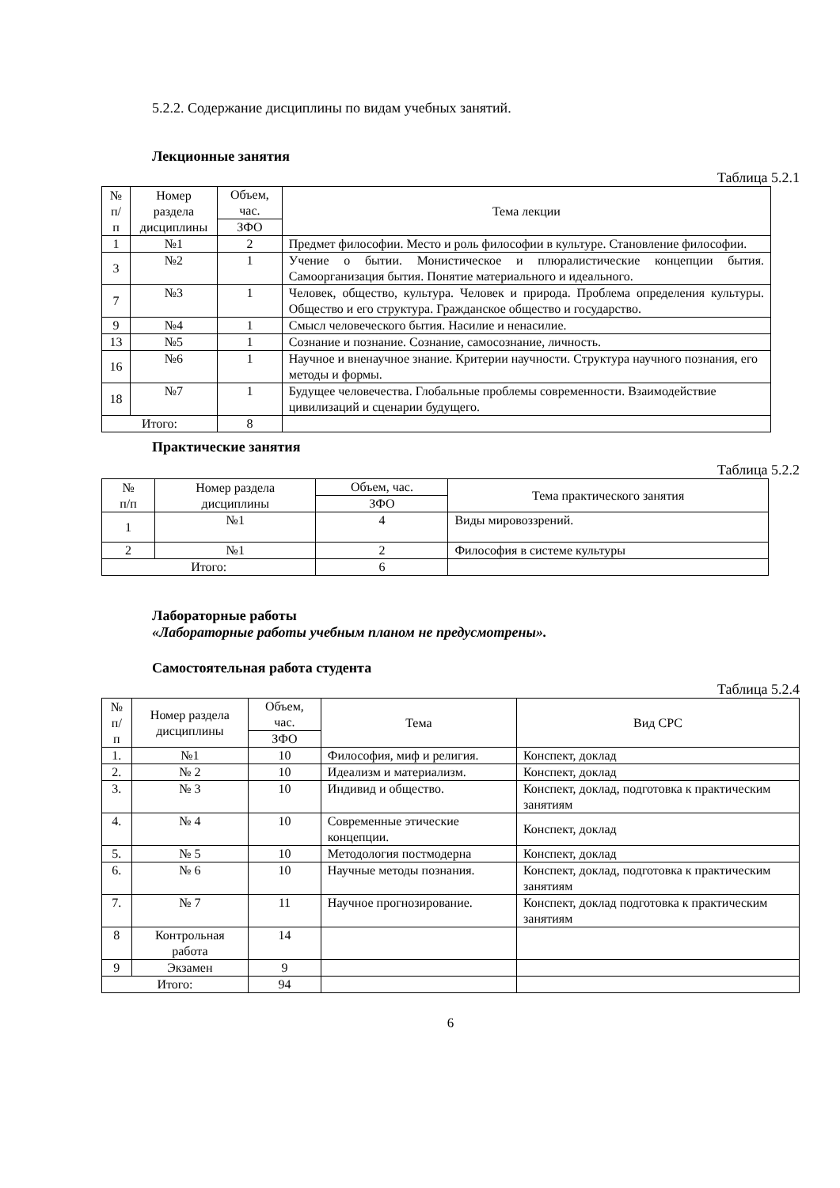5.2.2. Содержание дисциплины по видам учебных занятий.
Лекционные занятия
Таблица 5.2.1
| № п/п | Номер раздела дисциплины | Объем, час. | Тема лекции |
| --- | --- | --- | --- |
| | | ЗФО | |
| 1 | №1 | 2 | Предмет философии. Место и роль философии в культуре. Становление философии. |
| 3 | №2 | 1 | Учение о бытии. Монистическое и плюралистические концепции бытия. Самоорганизация бытия. Понятие материального и идеального. |
| 7 | №3 | 1 | Человек, общество, культура. Человек и природа. Проблема определения культуры. Общество и его структура. Гражданское общество и государство. |
| 9 | №4 | 1 | Смысл человеческого бытия. Насилие и ненасилие. |
| 13 | №5 | 1 | Сознание и познание. Сознание, самосознание, личность. |
| 16 | №6 | 1 | Научное и вненаучное знание. Критерии научности. Структура научного познания, его методы и формы. |
| 18 | №7 | 1 | Будущее человечества. Глобальные проблемы современности. Взаимодействие цивилизаций и сценарии будущего. |
| Итого: | | 8 | |
Практические занятия
Таблица 5.2.2
| № п/п | Номер раздела дисциплины | Объем, час. | Тема практического занятия |
| --- | --- | --- | --- |
| | | ЗФО | |
| 1 | №1 | 4 | Виды мировоззрений. |
| 2 | №1 | 2 | Философия в системе культуры |
| Итого: | | 6 | |
Лабораторные работы
«Лабораторные работы учебным планом не предусмотрены».
Самостоятельная работа студента
Таблица 5.2.4
| № п/п | Номер раздела дисциплины | Объем, час. | Тема | Вид СРС |
| --- | --- | --- | --- | --- |
| | | ЗФО | | |
| 1. | №1 | 10 | Философия, миф и религия. | Конспект, доклад |
| 2. | № 2 | 10 | Идеализм и материализм. | Конспект, доклад |
| 3. | № 3 | 10 | Индивид и общество. | Конспект, доклад, подготовка к практическим занятиям |
| 4. | № 4 | 10 | Современные этические концепции. | Конспект, доклад |
| 5. | № 5 | 10 | Методология постмодерна | Конспект, доклад |
| 6. | № 6 | 10 | Научные методы познания. | Конспект, доклад, подготовка к практическим занятиям |
| 7. | № 7 | 11 | Научное прогнозирование. | Конспект, доклад подготовка к практическим занятиям |
| 8 | Контрольная работа | 14 | | |
| 9 | Экзамен | 9 | | |
| Итого: | | 94 | | |
6